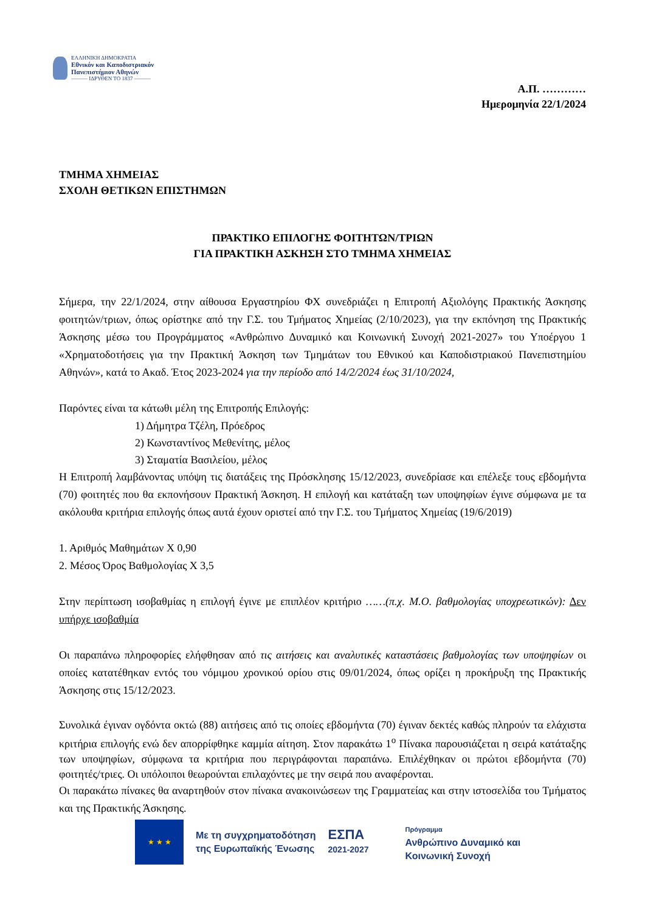ΕΛΛΗΝΙΚΗ ΔΗΜΟΚΡΑΤΙΑ
Εθνικόν και Καποδιστριακόν
Πανεπιστήμιον Αθηνών
——— ΙΔΡΥΘΕΝ ΤΟ 1837 ———
Α.Π. …………
Ημερομηνία 22/1/2024
ΤΜΗΜΑ ΧΗΜΕΙΑΣ
ΣΧΟΛΗ ΘΕΤΙΚΩΝ ΕΠΙΣΤΗΜΩΝ
ΠΡΑΚΤΙΚΟ ΕΠΙΛΟΓΗΣ ΦΟΙΤΗΤΩΝ/ΤΡΙΩΝ
ΓΙΑ ΠΡΑΚΤΙΚΗ ΑΣΚΗΣΗ ΣΤΟ ΤΜΗΜΑ ΧΗΜΕΙΑΣ
Σήμερα, την 22/1/2024, στην αίθουσα Εργαστηρίου ΦΧ συνεδριάζει η Επιτροπή Αξιολόγης Πρακτικής Άσκησης φοιτητών/τριων, όπως ορίστηκε από την Γ.Σ. του Τμήματος Χημείας (2/10/2023), για την εκπόνηση της Πρακτικής Άσκησης μέσω του Προγράμματος «Ανθρώπινο Δυναμικό και Κοινωνική Συνοχή 2021-2027» του Υποέργου 1 «Χρηματοδοτήσεις για την Πρακτική Άσκηση των Τμημάτων του Εθνικού και Καποδιστριακού Πανεπιστημίου Αθηνών», κατά το Ακαδ. Έτος 2023-2024 για την περίοδο από 14/2/2024 έως 31/10/2024,
Παρόντες είναι τα κάτωθι μέλη της Επιτροπής Επιλογής:
1) Δήμητρα Τζέλη, Πρόεδρος
2) Κωνσταντίνος Μεθενίτης, μέλος
3) Σταματία Βασιλείου, μέλος
Η Επιτροπή λαμβάνοντας υπόψη τις διατάξεις της Πρόσκλησης 15/12/2023, συνεδρίασε και επέλεξε τους εβδομήντα (70) φοιτητές που θα εκπονήσουν Πρακτική Άσκηση. Η επιλογή και κατάταξη των υποψηφίων έγινε σύμφωνα με τα ακόλουθα κριτήρια επιλογής όπως αυτά έχουν οριστεί από την Γ.Σ. του Τμήματος Χημείας (19/6/2019)
1. Αριθμός Μαθημάτων Χ 0,90
2. Μέσος Όρος Βαθμολογίας Χ 3,5
Στην περίπτωση ισοβαθμίας η επιλογή έγινε με επιπλέον κριτήριο ……(π.χ. Μ.Ο. βαθμολογίας υποχρεωτικών): Δεν υπήρχε ισοβαθμία
Οι παραπάνω πληροφορίες ελήφθησαν από τις αιτήσεις και αναλυτικές καταστάσεις βαθμολογίας των υποψηφίων οι οποίες κατατέθηκαν εντός του νόμιμου χρονικού ορίου στις 09/01/2024, όπως ορίζει η προκήρυξη της Πρακτικής Άσκησης στις 15/12/2023.
Συνολικά έγιναν ογδόντα οκτώ (88) αιτήσεις από τις οποίες εβδομήντα (70) έγιναν δεκτές καθώς πληρούν τα ελάχιστα κριτήρια επιλογής ενώ δεν απορρίφθηκε καμμία αίτηση. Στον παρακάτω 1<sup>ο</sup> Πίνακα παρουσιάζεται η σειρά κατάταξης των υποψηφίων, σύμφωνα τα κριτήρια που περιγράφονται παραπάνω. Επιλέχθηκαν οι πρώτοι εβδομήντα (70) φοιτητές/τριες. Οι υπόλοιποι θεωρούνται επιλαχόντες με την σειρά που αναφέρονται.
Οι παρακάτω πίνακες θα αναρτηθούν στον πίνακα ανακοινώσεων της Γραμματείας και στην ιστοσελίδα του Τμήματος και της Πρακτικής Άσκησης.
★ ★ ★
Με τη συγχρηματοδότηση
της Ευρωπαϊκής Ένωσης
ΕΣΠΑ
2021-2027
Πρόγραμμα
Ανθρώπινο Δυναμικό και
Κοινωνική Συνοχή